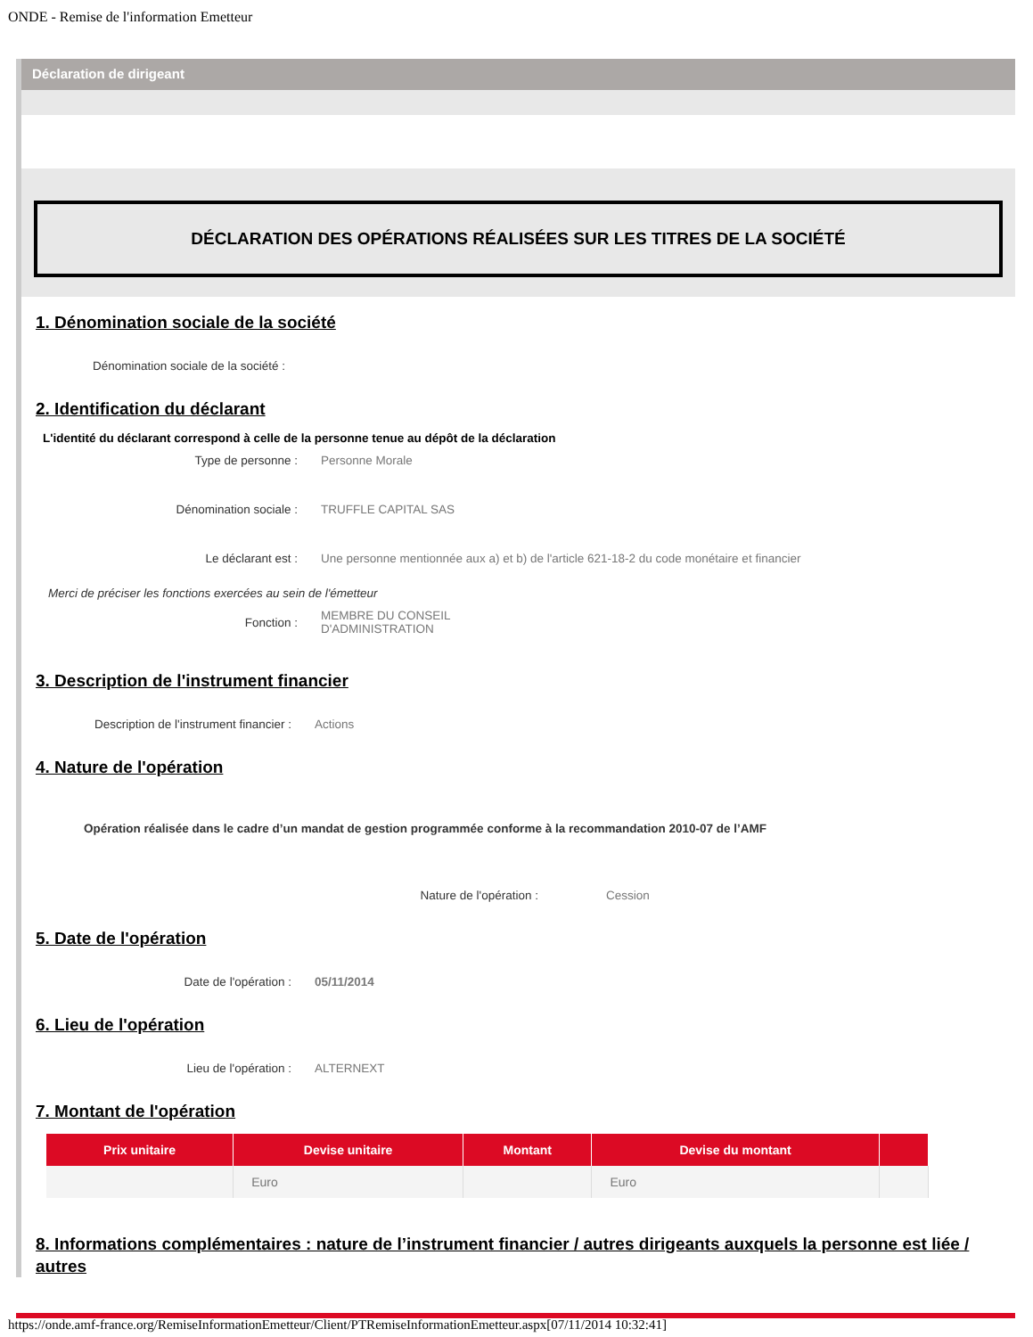ONDE - Remise de l'information Emetteur
Déclaration de dirigeant
DÉCLARATION DES OPÉRATIONS RÉALISÉES SUR LES TITRES DE LA SOCIÉTÉ
1. Dénomination sociale de la société
Dénomination sociale de la société :
2. Identification du déclarant
L'identité du déclarant correspond à celle de la personne tenue au dépôt de la déclaration
Type de personne : Personne Morale
Dénomination sociale : TRUFFLE CAPITAL SAS
Le déclarant est : Une personne mentionnée aux a) et b) de l'article 621-18-2 du code monétaire et financier
Merci de préciser les fonctions exercées au sein de l'émetteur
Fonction :
MEMBRE DU CONSEIL
D'ADMINISTRATION
3. Description de l'instrument financier
Description de l'instrument financier :
Actions
4. Nature de l'opération
Opération réalisée dans le cadre d’un mandat de gestion programmée conforme à la recommandation 2010-07 de l’AMF
Nature de l'opération : Cession
5. Date de l'opération
Date de l'opération : 05/11/2014
6. Lieu de l'opération
Lieu de l'opération : ALTERNEXT
7. Montant de l'opération
| Prix unitaire | Devise unitaire | Montant | Devise du montant | |
| --- | --- | --- | --- | --- |
| | Euro | | Euro | |
8. Informations complémentaires : nature de l’instrument financier / autres dirigeants auxquels la personne est liée / autres
https://onde.amf-france.org/RemiseInformationEmetteur/Client/PTRemiseInformationEmetteur.aspx[07/11/2014 10:32:41]